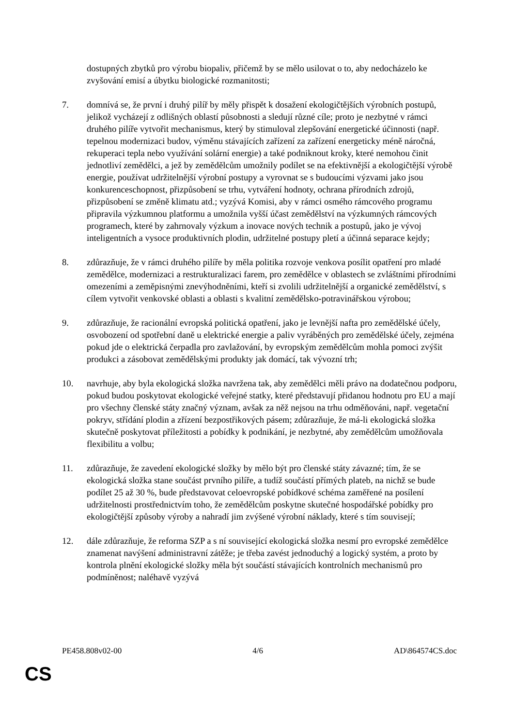dostupných zbytků pro výrobu biopaliv, přičemž by se mělo usilovat o to, aby nedocházelo ke zvyšování emisí a úbytku biologické rozmanitosti;
7. domnívá se, že první i druhý pilíř by měly přispět k dosažení ekologičtějších výrobních postupů, jelikož vycházejí z odlišných oblastí působnosti a sledují různé cíle; proto je nezbytné v rámci druhého pilíře vytvořit mechanismus, který by stimuloval zlepšování energetické účinnosti (např. tepelnou modernizaci budov, výměnu stávajících zařízení za zařízení energeticky méně náročná, rekuperaci tepla nebo využívání solární energie) a také podniknout kroky, které nemohou činit jednotliví zemědělci, a jež by zemědělcům umožnily podílet se na efektivnější a ekologičtější výrobě energie, používat udržitelnější výrobní postupy a vyrovnat se s budoucími výzvami jako jsou konkurenceschopnost, přizpůsobení se trhu, vytváření hodnoty, ochrana přírodních zdrojů, přizpůsobení se změně klimatu atd.; vyzývá Komisi, aby v rámci osmého rámcového programu připravila výzkumnou platformu a umožnila vyšší účast zemědělství na výzkumných rámcových programech, které by zahrnovaly výzkum a inovace nových technik a postupů, jako je vývoj inteligentních a vysoce produktivních plodin, udržitelné postupy pletí a účinná separace kejdy;
8. zdůrazňuje, že v rámci druhého pilíře by měla politika rozvoje venkova posílit opatření pro mladé zemědělce, modernizaci a restrukturalizaci farem, pro zemědělce v oblastech se zvláštními přírodními omezeními a zeměpisnými znevýhodněními, kteří si zvolili udržitelnější a organické zemědělství, s cílem vytvořit venkovské oblasti a oblasti s kvalitní zemědělsko-potravinářskou výrobou;
9. zdůrazňuje, že racionální evropská politická opatření, jako je levnější nafta pro zemědělské účely, osvobození od spotřební daně u elektrické energie a paliv vyráběných pro zemědělské účely, zejména pokud jde o elektrická čerpadla pro zavlažování, by evropským zemědělcům mohla pomoci zvýšit produkci a zásobovat zemědělskými produkty jak domácí, tak vývozní trh;
10. navrhuje, aby byla ekologická složka navržena tak, aby zemědělci měli právo na dodatečnou podporu, pokud budou poskytovat ekologické veřejné statky, které představují přidanou hodnotu pro EU a mají pro všechny členské státy značný význam, avšak za něž nejsou na trhu odměňováni, např. vegetační pokryv, střídání plodin a zřízení bezpostřikových pásem; zdůrazňuje, že má-li ekologická složka skutečně poskytovat příležitosti a pobídky k podnikání, je nezbytné, aby zemědělcům umožňovala flexibilitu a volbu;
11. zdůrazňuje, že zavedení ekologické složky by mělo být pro členské státy závazné; tím, že se ekologická složka stane součást prvního pilíře, a tudíž součástí přímých plateb, na nichž se bude podílet 25 až 30 %, bude představovat celoevropské pobídkové schéma zaměřené na posílení udržitelnosti prostřednictvím toho, že zemědělcům poskytne skutečné hospodářské pobídky pro ekologičtější způsoby výroby a nahradí jim zvýšené výrobní náklady, které s tím souvisejí;
12. dále zdůrazňuje, že reforma SZP a s ní související ekologická složka nesmí pro evropské zemědělce znamenat navýšení administravní zátěže; je třeba zavést jednoduchý a logický systém, a proto by kontrola plnění ekologické složky měla být součástí stávajících kontrolních mechanismů pro podmíněnost; naléhavě vyzývá
PE458.808v02-00 4/6 AD\864574CS.doc
CS